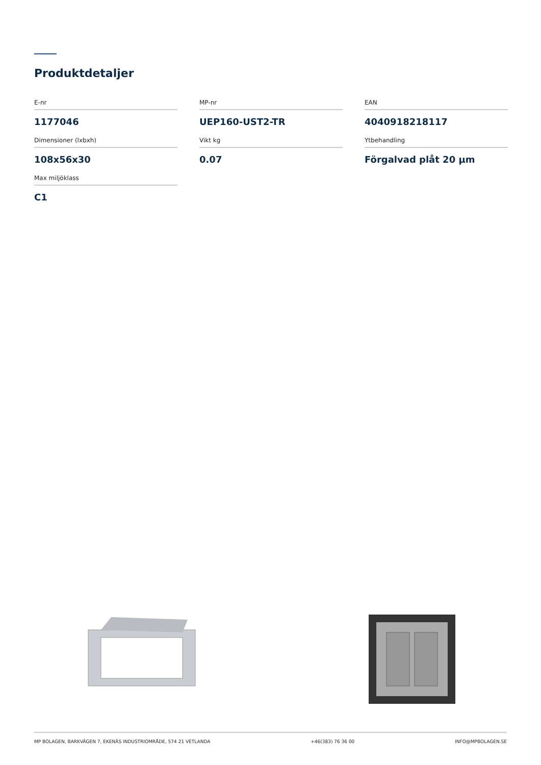Produktdetaljer
E-nr
1177046
MP-nr
UEP160-UST2-TR
EAN
4040918218117
Dimensioner (lxbxh)
108x56x30
Vikt kg
0.07
Ytbehandling
Förgalvad plåt 20 µm
Max miljöklass
C1
MP BOLAGEN, BARKVÄGEN 7, EKENÄS INDUSTRIOMRÅDE, 574 21 VETLANDA +46(383) 76 36 00 INFO@MPBOLAGEN.SE